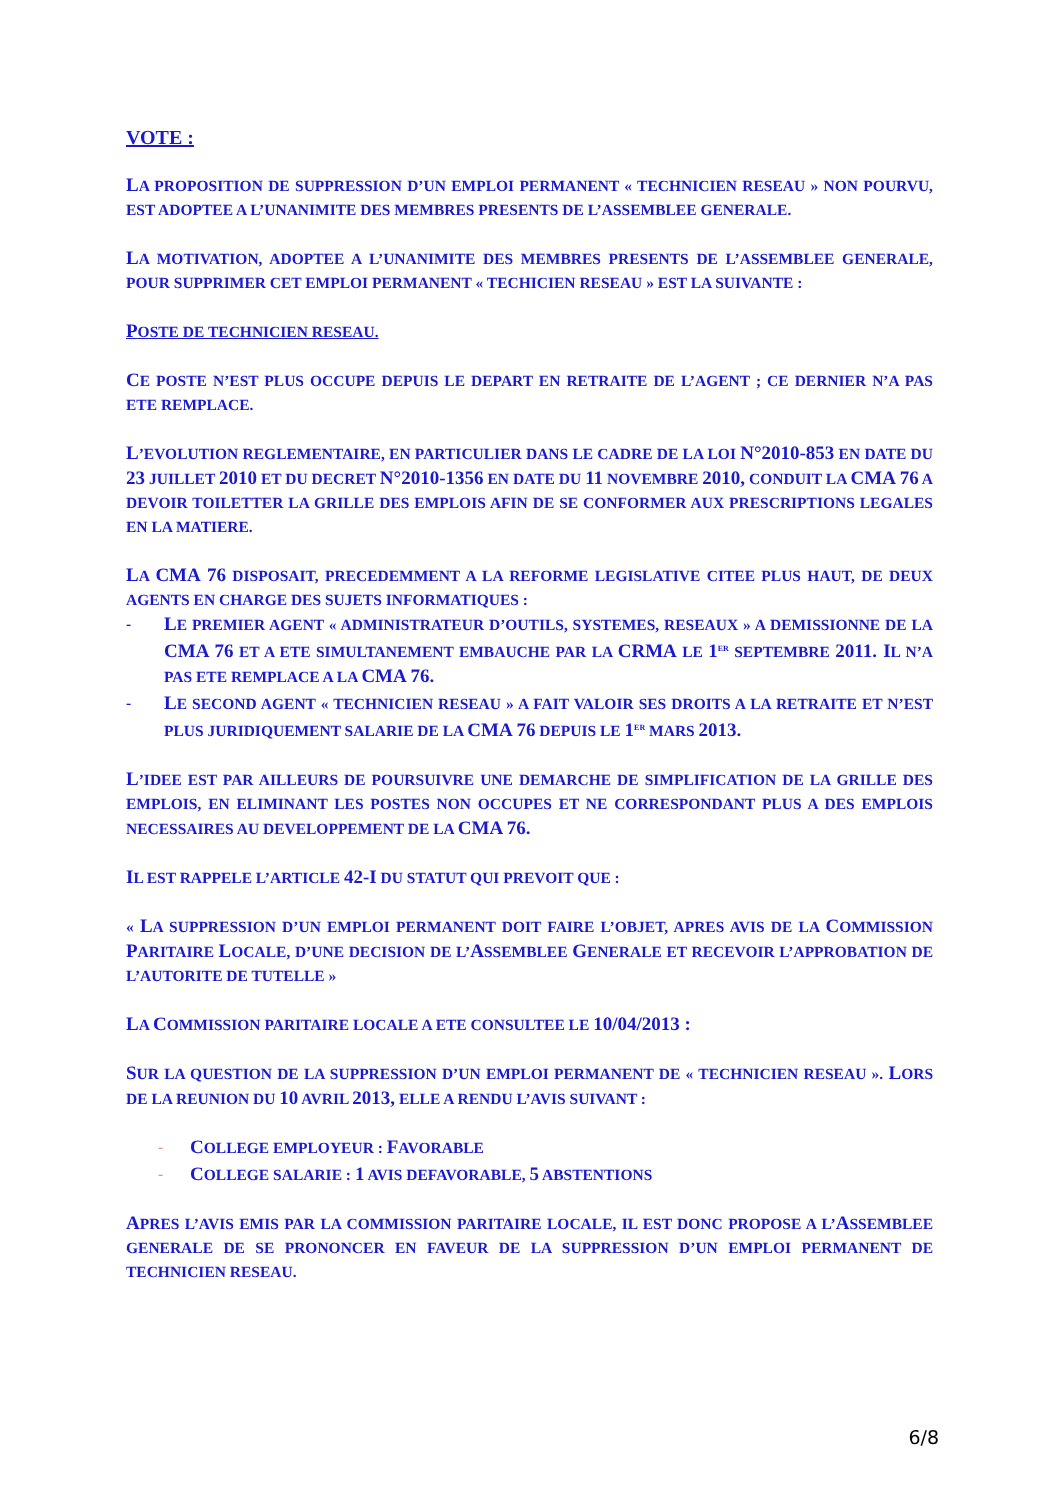VOTE :
LA PROPOSITION DE SUPPRESSION D’UN EMPLOI PERMANENT « TECHNICIEN RESEAU » NON POURVU, EST ADOPTEE A L’UNANIMITE DES MEMBRES PRESENTS DE L’ASSEMBLEE GENERALE.
LA MOTIVATION, ADOPTEE A L’UNANIMITE DES MEMBRES PRESENTS DE L’ASSEMBLEE GENERALE, POUR SUPPRIMER CET EMPLOI PERMANENT « TECHICIEN RESEAU » EST LA SUIVANTE :
POSTE DE TECHNICIEN RESEAU.
CE POSTE N’EST PLUS OCCUPE DEPUIS LE DEPART EN RETRAITE DE L’AGENT ; CE DERNIER N’A PAS ETE REMPLACE.
L’EVOLUTION REGLEMENTAIRE, EN PARTICULIER DANS LE CADRE DE LA LOI N°2010-853 EN DATE DU 23 JUILLET 2010 ET DU DECRET N°2010-1356 EN DATE DU 11 NOVEMBRE 2010, CONDUIT LA CMA 76 A DEVOIR TOILETTER LA GRILLE DES EMPLOIS AFIN DE SE CONFORMER AUX PRESCRIPTIONS LEGALES EN LA MATIERE.
LA CMA 76 DISPOSAIT, PRECEDEMMENT A LA REFORME LEGISLATIVE CITEE PLUS HAUT, DE DEUX AGENTS EN CHARGE DES SUJETS INFORMATIQUES :
- LE PREMIER AGENT « ADMINISTRATEUR D’OUTILS, SYSTEMES, RESEAUX » A DEMISSIONNE DE LA CMA 76 ET A ETE SIMULTANEMENT EMBAUCHE PAR LA CRMA LE 1<sup>ER</sup> SEPTEMBRE 2011. IL N’A PAS ETE REMPLACE A LA CMA 76.
- LE SECOND AGENT « TECHNICIEN RESEAU » A FAIT VALOIR SES DROITS A LA RETRAITE ET N’EST PLUS JURIDIQUEMENT SALARIE DE LA CMA 76 DEPUIS LE 1<sup>ER</sup> MARS 2013.
L’IDEE EST PAR AILLEURS DE POURSUIVRE UNE DEMARCHE DE SIMPLIFICATION DE LA GRILLE DES EMPLOIS, EN ELIMINANT LES POSTES NON OCCUPES ET NE CORRESPONDANT PLUS A DES EMPLOIS NECESSAIRES AU DEVELOPPEMENT DE LA CMA 76.
IL EST RAPPELE L’ARTICLE 42-I DU STATUT QUI PREVOIT QUE :
« LA SUPPRESSION D’UN EMPLOI PERMANENT DOIT FAIRE L’OBJET, APRES AVIS DE LA COMMISSION PARITAIRE LOCALE, D’UNE DECISION DE L’ASSEMBLEE GENERALE ET RECEVOIR L’APPROBATION DE L’AUTORITE DE TUTELLE »
LA COMMISSION PARITAIRE LOCALE A ETE CONSULTEE LE 10/04/2013 :
SUR LA QUESTION DE LA SUPPRESSION D’UN EMPLOI PERMANENT DE « TECHNICIEN RESEAU ». LORS DE LA REUNION DU 10 AVRIL 2013, ELLE A RENDU L’AVIS SUIVANT :
- COLLEGE EMPLOYEUR : FAVORABLE
- COLLEGE SALARIE : 1 AVIS DEFAVORABLE, 5 ABSTENTIONS
APRES L’AVIS EMIS PAR LA COMMISSION PARITAIRE LOCALE, IL EST DONC PROPOSE A L’ASSEMBLEE GENERALE DE SE PRONONCER EN FAVEUR DE LA SUPPRESSION D’UN EMPLOI PERMANENT DE TECHNICIEN RESEAU.
6/8